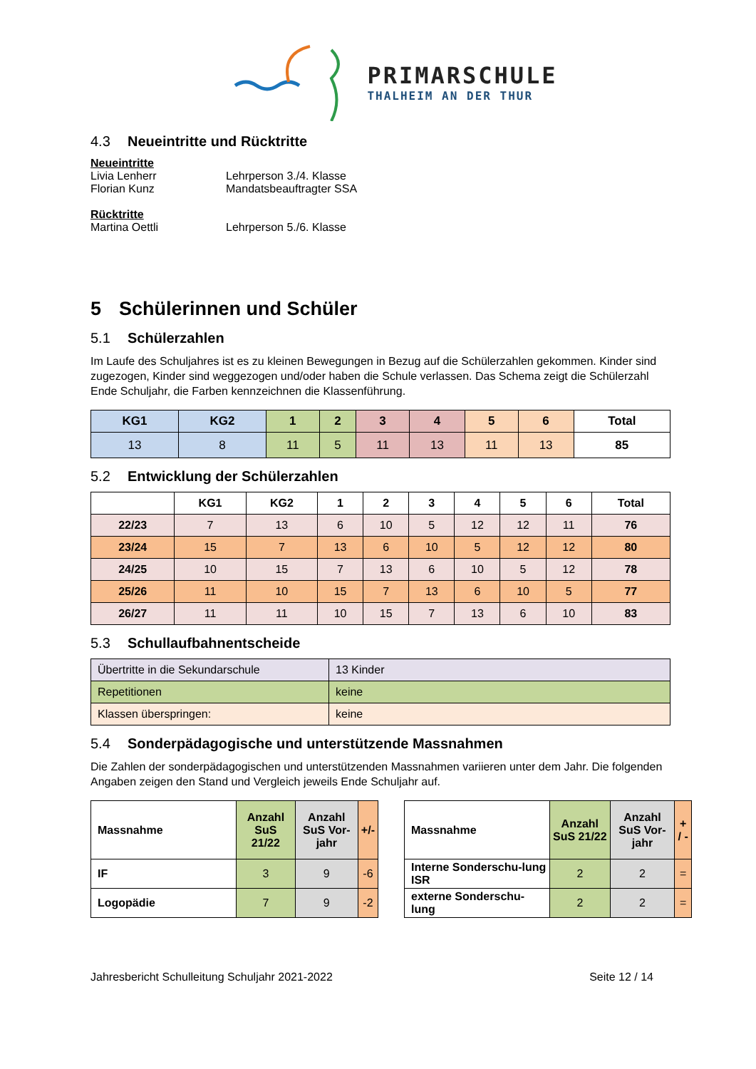PRIMARSCHULE
THALHEIM AN DER THUR
4.3 Neueintritte und Rücktritte
Neueintritte
Livia Lenherr Lehrperson 3./4. Klasse
Florian Kunz Mandatsbeauftragter SSA
Rücktritte
Martina Oettli Lehrperson 5./6. Klasse
5 Schülerinnen und Schüler
5.1 Schülerzahlen
Im Laufe des Schuljahres ist es zu kleinen Bewegungen in Bezug auf die Schülerzahlen gekommen. Kinder sind zugezogen, Kinder sind weggezogen und/oder haben die Schule verlassen. Das Schema zeigt die Schülerzahl Ende Schuljahr, die Farben kennzeichnen die Klassenführung.
| KG1 | KG2 | 1 | 2 | 3 | 4 | 5 | 6 | Total |
| --- | --- | --- | --- | --- | --- | --- | --- | --- |
| 13 | 8 | 11 | 5 | 11 | 13 | 11 | 13 | 85 |
5.2 Entwicklung der Schülerzahlen
| | KG1 | KG2 | 1 | 2 | 3 | 4 | 5 | 6 | Total |
| --- | --- | --- | --- | --- | --- | --- | --- | --- | --- |
| 22/23 | 7 | 13 | 6 | 10 | 5 | 12 | 12 | 11 | 76 |
| 23/24 | 15 | 7 | 13 | 6 | 10 | 5 | 12 | 12 | 80 |
| 24/25 | 10 | 15 | 7 | 13 | 6 | 10 | 5 | 12 | 78 |
| 25/26 | 11 | 10 | 15 | 7 | 13 | 6 | 10 | 5 | 77 |
| 26/27 | 11 | 11 | 10 | 15 | 7 | 13 | 6 | 10 | 83 |
5.3 Schullaufbahnentscheide
| Übertritte in die Sekundarschule | 13 Kinder |
| Repetitionen | keine |
| Klassen überspringen: | keine |
5.4 Sonderpädagogische und unterstützende Massnahmen
Die Zahlen der sonderpädagogischen und unterstützenden Massnahmen variieren unter dem Jahr. Die folgenden Angaben zeigen den Stand und Vergleich jeweils Ende Schuljahr auf.
| Massnahme | Anzahl SuS 21/22 | Anzahl SuS Vor-jahr | +/- |
| --- | --- | --- | --- |
| IF | 3 | 9 | -6 |
| Logopädie | 7 | 9 | -2 |
| Massnahme | Anzahl SuS 21/22 | Anzahl SuS Vor-jahr | + / - |
| --- | --- | --- | --- |
| Interne Sonderschu-lung ISR | 2 | 2 | = |
| externe Sonderschu-lung | 2 | 2 | = |
Jahresbericht Schulleitung Schuljahr 2021-2022 Seite 12 / 14